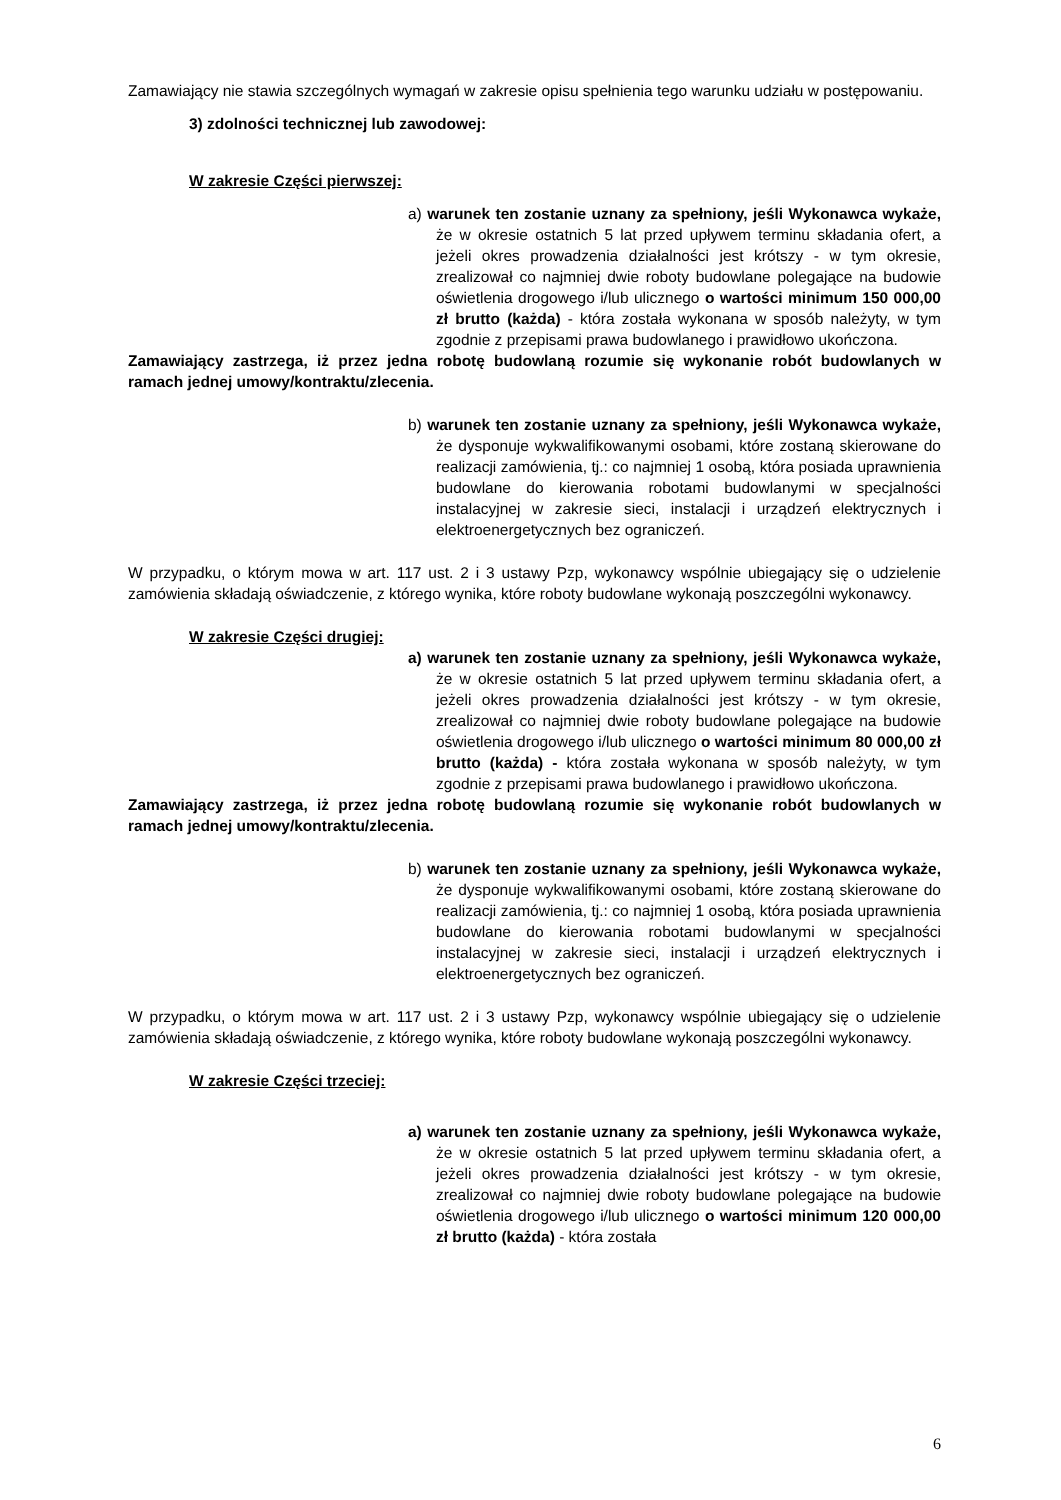Zamawiający nie stawia szczególnych wymagań w zakresie opisu spełnienia tego warunku udziału w postępowaniu.
3) zdolności technicznej lub zawodowej:
W zakresie Części pierwszej:
a) warunek ten zostanie uznany za spełniony, jeśli Wykonawca wykaże, że w okresie ostatnich 5 lat przed upływem terminu składania ofert, a jeżeli okres prowadzenia działalności jest krótszy - w tym okresie, zrealizował co najmniej dwie roboty budowlane polegające na budowie oświetlenia drogowego i/lub ulicznego o wartości minimum 150 000,00 zł brutto (każda) - która została wykonana w sposób należyty, w tym zgodnie z przepisami prawa budowlanego i prawidłowo ukończona.
Zamawiający zastrzega, iż przez jedna robotę budowlaną rozumie się wykonanie robót budowlanych w ramach jednej umowy/kontraktu/zlecenia.
b) warunek ten zostanie uznany za spełniony, jeśli Wykonawca wykaże, że dysponuje wykwalifikowanymi osobami, które zostaną skierowane do realizacji zamówienia, tj.: co najmniej 1 osobą, która posiada uprawnienia budowlane do kierowania robotami budowlanymi w specjalności instalacyjnej w zakresie sieci, instalacji i urządzeń elektrycznych i elektroenergetycznych bez ograniczeń.
W przypadku, o którym mowa w art. 117 ust. 2 i 3 ustawy Pzp, wykonawcy wspólnie ubiegający się o udzielenie zamówienia składają oświadczenie, z którego wynika, które roboty budowlane wykonają poszczególni wykonawcy.
W zakresie Części drugiej:
a) warunek ten zostanie uznany za spełniony, jeśli Wykonawca wykaże, że w okresie ostatnich 5 lat przed upływem terminu składania ofert, a jeżeli okres prowadzenia działalności jest krótszy - w tym okresie, zrealizował co najmniej dwie roboty budowlane polegające na budowie oświetlenia drogowego i/lub ulicznego o wartości minimum 80 000,00 zł brutto (każda) - która została wykonana w sposób należyty, w tym zgodnie z przepisami prawa budowlanego i prawidłowo ukończona.
Zamawiający zastrzega, iż przez jedna robotę budowlaną rozumie się wykonanie robót budowlanych w ramach jednej umowy/kontraktu/zlecenia.
b) warunek ten zostanie uznany za spełniony, jeśli Wykonawca wykaże, że dysponuje wykwalifikowanymi osobami, które zostaną skierowane do realizacji zamówienia, tj.: co najmniej 1 osobą, która posiada uprawnienia budowlane do kierowania robotami budowlanymi w specjalności instalacyjnej w zakresie sieci, instalacji i urządzeń elektrycznych i elektroenergetycznych bez ograniczeń.
W przypadku, o którym mowa w art. 117 ust. 2 i 3 ustawy Pzp, wykonawcy wspólnie ubiegający się o udzielenie zamówienia składają oświadczenie, z którego wynika, które roboty budowlane wykonają poszczególni wykonawcy.
W zakresie Części trzeciej:
a) warunek ten zostanie uznany za spełniony, jeśli Wykonawca wykaże, że w okresie ostatnich 5 lat przed upływem terminu składania ofert, a jeżeli okres prowadzenia działalności jest krótszy - w tym okresie, zrealizował co najmniej dwie roboty budowlane polegające na budowie oświetlenia drogowego i/lub ulicznego o wartości minimum 120 000,00 zł brutto (każda) - która została
6